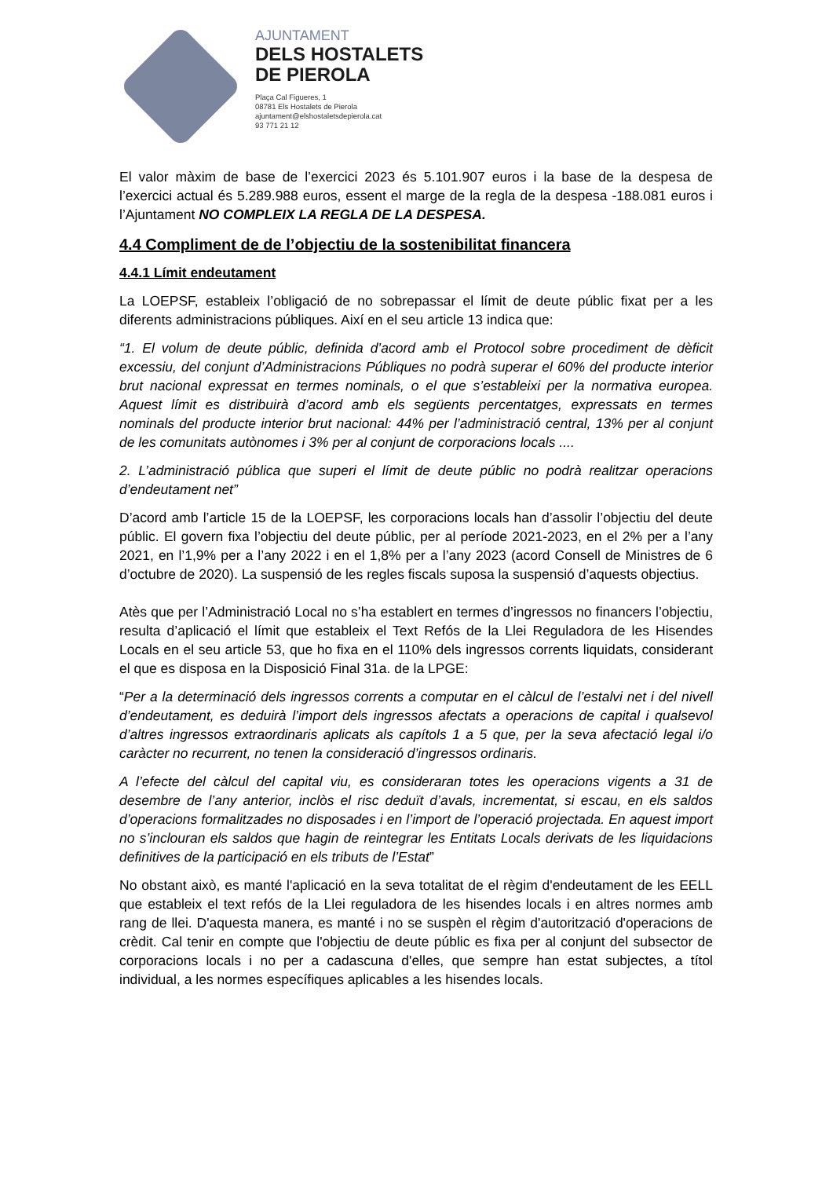AJUNTAMENT
DELS HOSTALETS
DE PIEROLA
Plaça Cal Figueres, 1
08781 Els Hostalets de Pierola
ajuntament@elshostaletsdepierola.cat
93 771 21 12
El valor màxim de base de l’exercici 2023 és 5.101.907 euros i la base de la despesa de l’exercici actual és 5.289.988 euros, essent el marge de la regla de la despesa -188.081 euros i l’Ajuntament NO COMPLEIX LA REGLA DE LA DESPESA.
4.4 Compliment de de l’objectiu de la sostenibilitat financera
4.4.1 Límit endeutament
La LOEPSF, estableix l’obligació de no sobrepassar el límit de deute públic fixat per a les diferents administracions públiques. Així en el seu article 13 indica que:
“1. El volum de deute públic, definida d’acord amb el Protocol sobre procediment de dèficit excessiu, del conjunt d’Administracions Públiques no podrà superar el 60% del producte interior brut nacional expressat en termes nominals, o el que s’estableixi per la normativa europea. Aquest límit es distribuirà d’acord amb els següents percentatges, expressats en termes nominals del producte interior brut nacional: 44% per l’administració central, 13% per al conjunt de les comunitats autònomes i 3% per al conjunt de corporacions locals ....
2. L’administració pública que superi el límit de deute públic no podrà realitzar operacions d’endeutament net”
D’acord amb l’article 15 de la LOEPSF, les corporacions locals han d’assolir l’objectiu del deute públic. El govern fixa l’objectiu del deute públic, per al període 2021-2023, en el 2% per a l’any 2021, en l’1,9% per a l’any 2022 i en el 1,8% per a l’any 2023 (acord Consell de Ministres de 6 d’octubre de 2020). La suspensió de les regles fiscals suposa la suspensió d’aquests objectius.
Atès que per l’Administració Local no s’ha establert en termes d’ingressos no financers l’objectiu, resulta d’aplicació el límit que estableix el Text Refós de la Llei Reguladora de les Hisendes Locals en el seu article 53, que ho fixa en el 110% dels ingressos corrents liquidats, considerant el que es disposa en la Disposició Final 31a. de la LPGE:
“Per a la determinació dels ingressos corrents a computar en el càlcul de l’estalvi net i del nivell d’endeutament, es deduirà l’import dels ingressos afectats a operacions de capital i qualsevol d’altres ingressos extraordinaris aplicats als capítols 1 a 5 que, per la seva afectació legal i/o caràcter no recurrent, no tenen la consideració d’ingressos ordinaris.
A l’efecte del càlcul del capital viu, es consideraran totes les operacions vigents a 31 de desembre de l’any anterior, inclòs el risc deduït d’avals, incrementat, si escau, en els saldos d’operacions formalitzades no disposades i en l’import de l’operació projectada. En aquest import no s’inclouran els saldos que hagin de reintegrar les Entitats Locals derivats de les liquidacions definitives de la participació en els tributs de l’Estat”
No obstant això, es manté l'aplicació en la seva totalitat de el règim d'endeutament de les EELL que estableix el text refós de la Llei reguladora de les hisendes locals i en altres normes amb rang de llei. D'aquesta manera, es manté i no se suspèn el règim d'autorització d'operacions de crèdit. Cal tenir en compte que l'objectiu de deute públic es fixa per al conjunt del subsector de corporacions locals i no per a cadascuna d'elles, que sempre han estat subjectes, a títol individual, a les normes específiques aplicables a les hisendes locals.